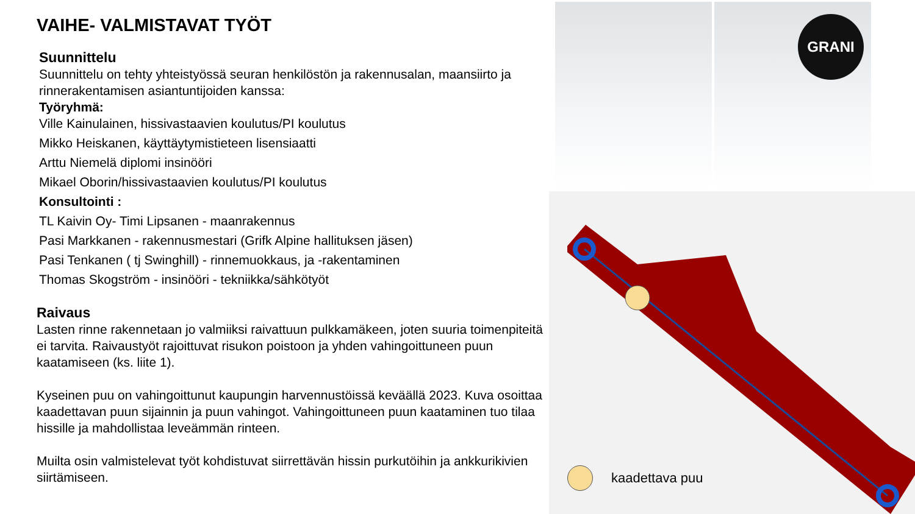VAIHE- VALMISTAVAT TYÖT
Suunnittelu
Suunnittelu on tehty yhteistyössä seuran henkilöstön ja rakennusalan, maansiirto ja rinnerakentamisen asiantuntijoiden kanssa:
Työryhmä:
Ville Kainulainen, hissivastaavien koulutus/PI koulutus
Mikko Heiskanen, käyttäytymistieteen lisensiaatti
Arttu Niemelä diplomi insinööri
Mikael Oborin/hissivastaavien koulutus/PI koulutus
Konsultointi :
TL Kaivin Oy- Timi Lipsanen - maanrakennus
Pasi Markkanen - rakennusmestari (Grifk Alpine hallituksen jäsen)
Pasi Tenkanen ( tj Swinghill) - rinnemuokkaus, ja -rakentaminen
Thomas Skogström - insinööri - tekniikka/sähkötyöt
Raivaus
Lasten rinne rakennetaan jo valmiiksi raivattuun pulkkamäkeen, joten suuria toimenpiteitä ei tarvita. Raivaustyöt rajoittuvat risukon poistoon ja yhden vahingoittuneen puun kaatamiseen (ks. liite 1).
Kyseinen puu on vahingoittunut kaupungin harvennustöissä keväällä 2023. Kuva osoittaa kaadettavan puun sijainnin ja puun vahingot. Vahingoittuneen puun kaataminen tuo tilaa hissille ja mahdollistaa leveämmän rinteen.
Muilta osin valmistelevat työt kohdistuvat siirrettävän hissin purkutöihin ja ankkurikivien siirtämiseen.
GRANI
kaadettava puu